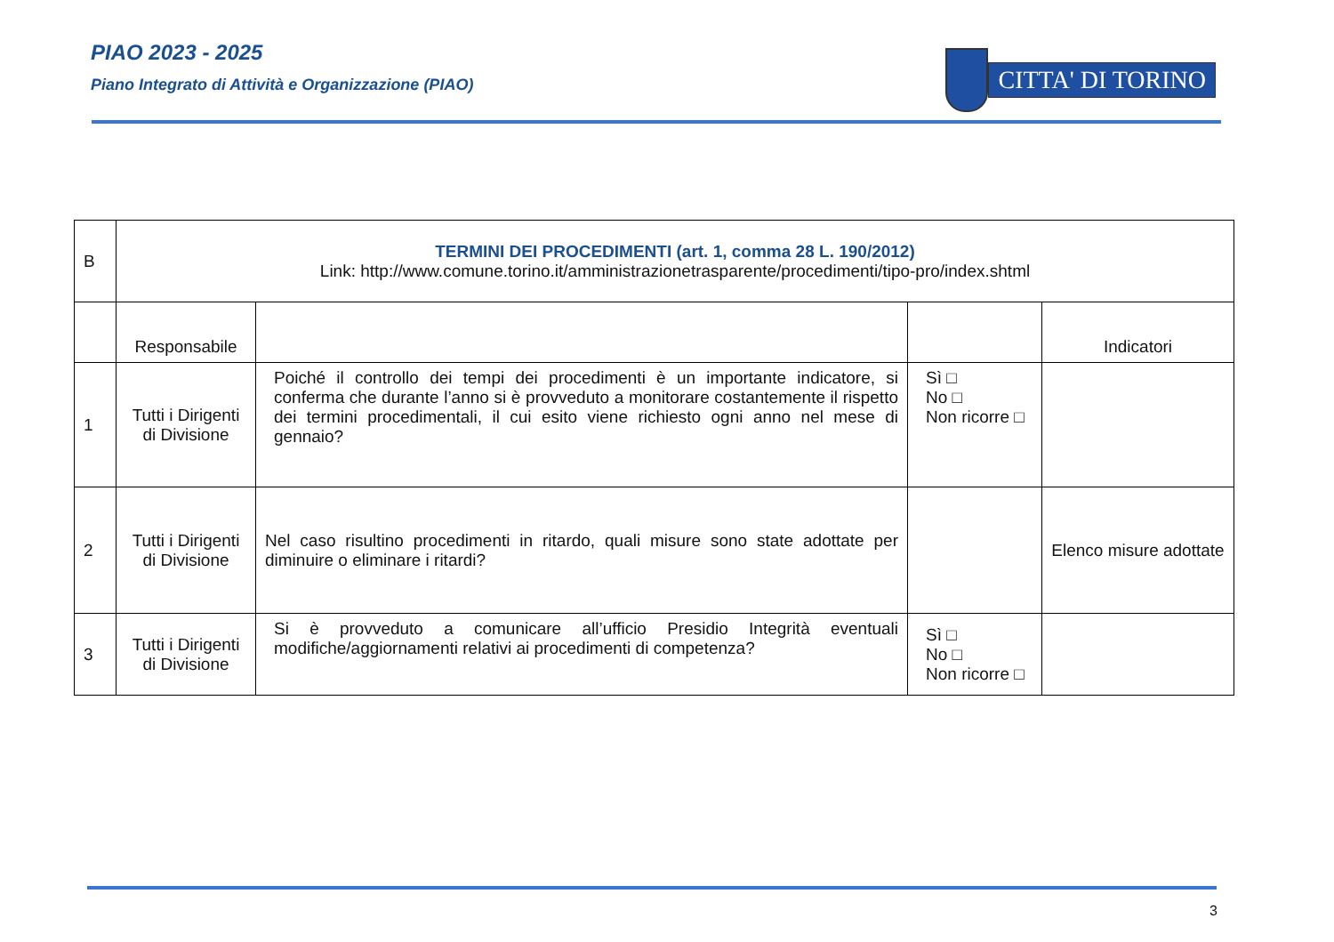PIAO 2023 - 2025
Piano Integrato di Attività e Organizzazione (PIAO)
CITTA' DI TORINO
| B | TERMINI DEI PROCEDIMENTI (art. 1, comma 28 L. 190/2012) Link: http://www.comune.torino.it/amministrazionetrasparente/procedimenti/tipo-pro/index.shtml | | | |
| | Responsabile | | | Indicatori |
| 1 | Tutti i Dirigenti di Divisione | Poiché il controllo dei tempi dei procedimenti è un importante indicatore, si conferma che durante l’anno si è provveduto a monitorare costantemente il rispetto dei termini procedimentali, il cui esito viene richiesto ogni anno nel mese di gennaio? | Sì □ No □ Non ricorre □ | |
| 2 | Tutti i Dirigenti di Divisione | Nel caso risultino procedimenti in ritardo, quali misure sono state adottate per diminuire o eliminare i ritardi? | | Elenco misure adottate |
| 3 | Tutti i Dirigenti di Divisione | Si è provveduto a comunicare all’ufficio Presidio Integrità eventuali modifiche/aggiornamenti relativi ai procedimenti di competenza? | Sì □ No □ Non ricorre □ | |
3